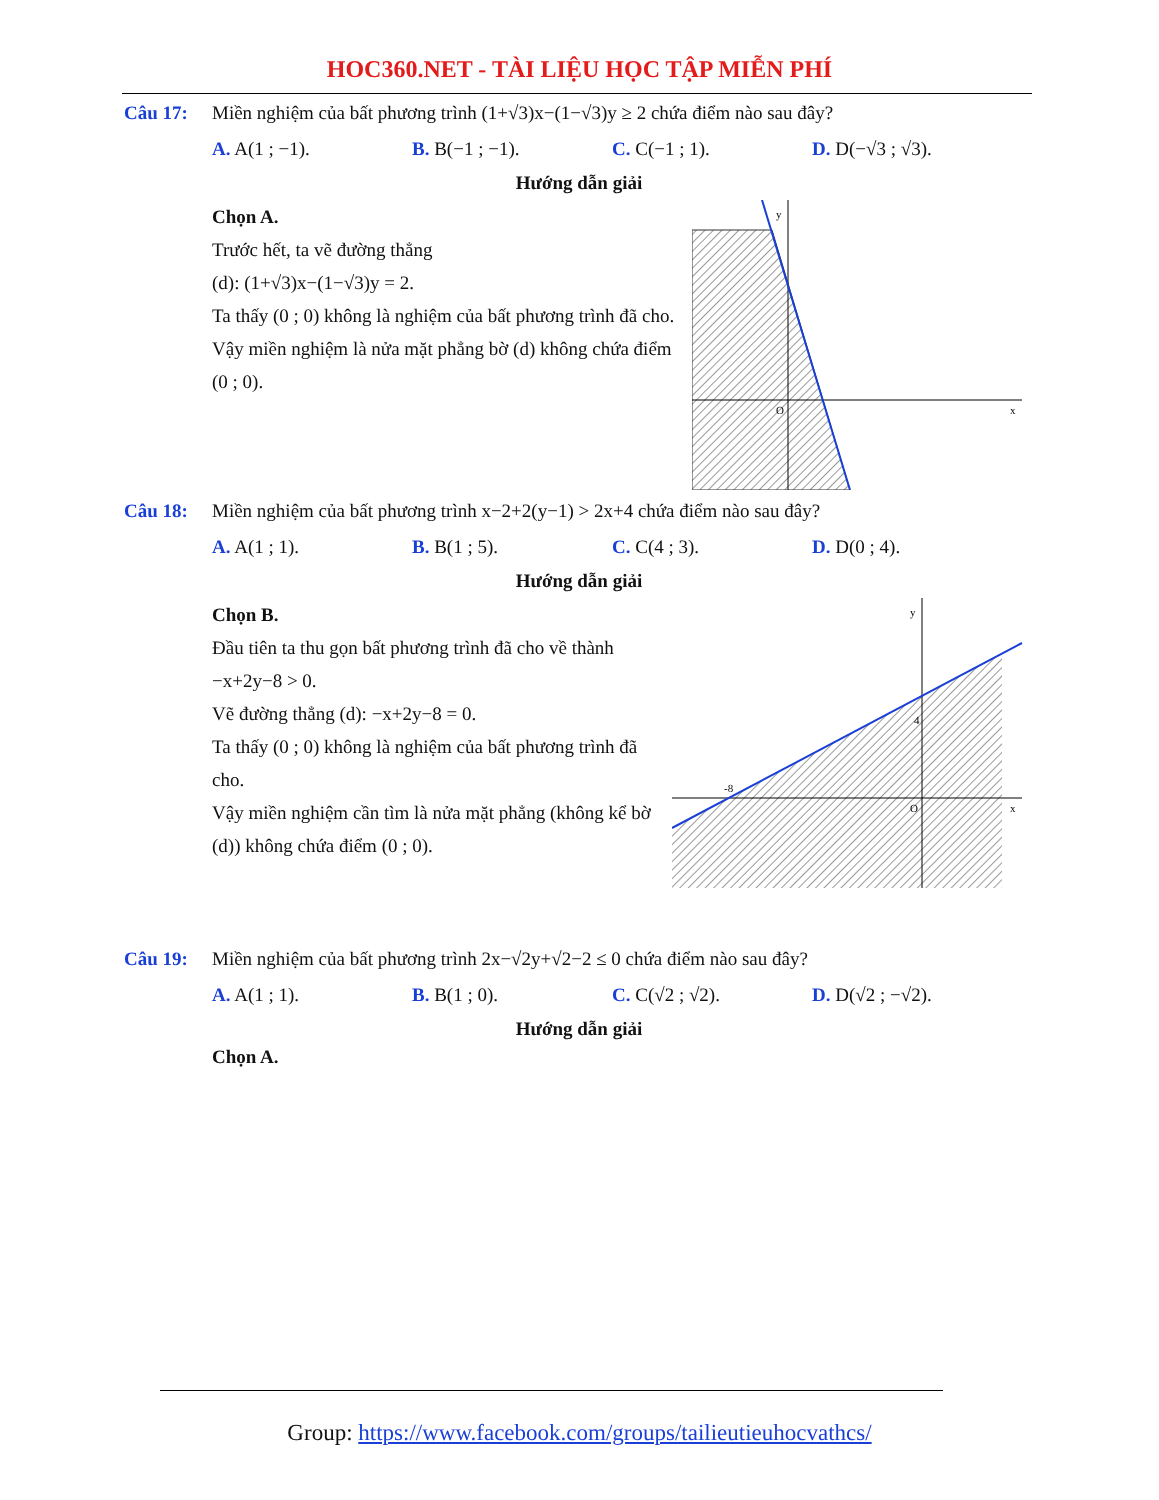HOC360.NET - TÀI LIỆU HỌC TẬP MIỄN PHÍ
Câu 17: Miền nghiệm của bất phương trình (1+√3)x−(1−√3)y ≥ 2 chứa điểm nào sau đây?
A. A(1 ; −1). B. B(−1 ; −1). C. C(−1 ; 1). D. D(−√3 ; √3).
Hướng dẫn giải
Chọn A.
Trước hết, ta vẽ đường thẳng
(d): (1+√3)x−(1−√3)y = 2.
Ta thấy (0 ; 0) không là nghiệm của bất phương trình đã cho.
Vậy miền nghiệm là nửa mặt phẳng bờ (d) không chứa điểm (0 ; 0).
y
x
O
Câu 18: Miền nghiệm của bất phương trình x−2+2(y−1) > 2x+4 chứa điểm nào sau đây?
A. A(1 ; 1). B. B(1 ; 5). C. C(4 ; 3). D. D(0 ; 4).
Hướng dẫn giải
Chọn B.
Đầu tiên ta thu gọn bất phương trình đã cho về thành −x+2y−8 > 0.
Vẽ đường thẳng (d): −x+2y−8 = 0.
Ta thấy (0 ; 0) không là nghiệm của bất phương trình đã cho.
Vậy miền nghiệm cần tìm là nửa mặt phẳng (không kể bờ (d)) không chứa điểm (0 ; 0).
y
x
O
4
-8
Câu 19: Miền nghiệm của bất phương trình 2x−√2y+√2−2 ≤ 0 chứa điểm nào sau đây?
A. A(1 ; 1). B. B(1 ; 0). C. C(√2 ; √2). D. D(√2 ; −√2).
Hướng dẫn giải
Chọn A.
Group: https://www.facebook.com/groups/tailieutieuhocvathcs/